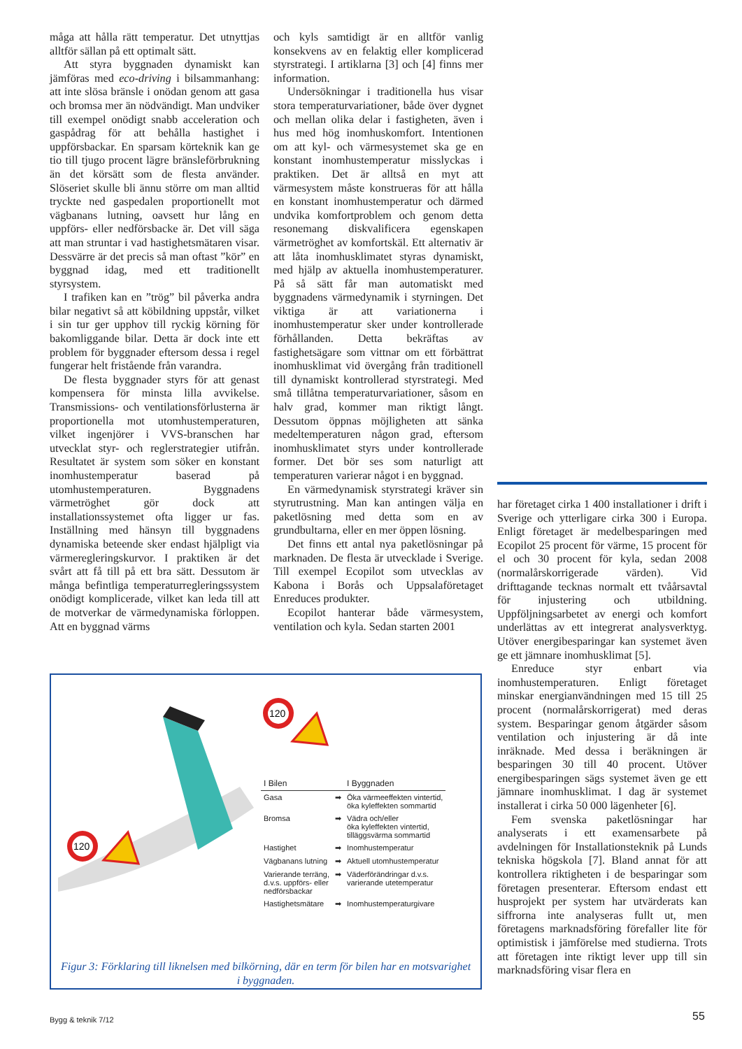måga att hålla rätt temperatur. Det utnyttjas alltför sällan på ett optimalt sätt.
Att styra byggnaden dynamiskt kan jämföras med eco-driving i bilsammanhang: att inte slösa bränsle i onödan genom att gasa och bromsa mer än nödvändigt. Man undviker till exempel onödigt snabb acceleration och gaspådrag för att behålla hastighet i uppförsbackar. En sparsam körteknik kan ge tio till tjugo procent lägre bränsleförbrukning än det körsätt som de flesta använder. Slöseriet skulle bli ännu större om man alltid tryckte ned gaspedalen proportionellt mot vägbanans lutning, oavsett hur lång en uppförs- eller nedförsbacke är. Det vill säga att man struntar i vad hastighetsmätaren visar. Dessvärre är det precis så man oftast ”kör” en byggnad idag, med ett traditionellt styrsystem.
I trafiken kan en ”trög” bil påverka andra bilar negativt så att köbildning uppstår, vilket i sin tur ger upphov till ryckig körning för bakomliggande bilar. Detta är dock inte ett problem för byggnader eftersom dessa i regel fungerar helt fristående från varandra.
De flesta byggnader styrs för att genast kompensera för minsta lilla avvikelse. Transmissions- och ventilationsförlusterna är proportionella mot utomhustemperaturen, vilket ingenjörer i VVS-branschen har utvecklat styr- och reglerstrategier utifrån. Resultatet är system som söker en konstant inomhustemperatur baserad på utomhustemperaturen. Byggnadens värmetröghet gör dock att installationssystemet ofta ligger ur fas. Inställning med hänsyn till byggnadens dynamiska beteende sker endast hjälpligt via värmeregleringskurvor. I praktiken är det svårt att få till på ett bra sätt. Dessutom är många befintliga temperaturregleringssystem onödigt komplicerade, vilket kan leda till att de motverkar de värmedynamiska förloppen. Att en byggnad värms
och kyls samtidigt är en alltför vanlig konsekvens av en felaktig eller komplicerad styrstrategi. I artiklarna [3] och [4] finns mer information.
Undersökningar i traditionella hus visar stora temperaturvariationer, både över dygnet och mellan olika delar i fastigheten, även i hus med hög inomhuskomfort. Intentionen om att kyl- och värmesystemet ska ge en konstant inomhustemperatur misslyckas i praktiken. Det är alltså en myt att värmesystem måste konstrueras för att hålla en konstant inomhustemperatur och därmed undvika komfortproblem och genom detta resonemang diskvalificera egenskapen värmetröghet av komfortskäl. Ett alternativ är att låta inomhusklimatet styras dynamiskt, med hjälp av aktuella inomhustemperaturer. På så sätt får man automatiskt med byggnadens värmedynamik i styrningen. Det viktiga är att variationerna i inomhustemperatur sker under kontrollerade förhållanden. Detta bekräftas av fastighetsägare som vittnar om ett förbättrat inomhusklimat vid övergång från traditionell till dynamiskt kontrollerad styrstrategi. Med små tillåtna temperaturvariationer, såsom en halv grad, kommer man riktigt långt. Dessutom öppnas möjligheten att sänka medeltemperaturen någon grad, eftersom inomhusklimatet styrs under kontrollerade former. Det bör ses som naturligt att temperaturen varierar något i en byggnad.
En värmedynamisk styrstrategi kräver sin styrutrustning. Man kan antingen välja en paketlösning med detta som en av grundbultarna, eller en mer öppen lösning.
Det finns ett antal nya paketlösningar på marknaden. De flesta är utvecklade i Sverige. Till exempel Ecopilot som utvecklas av Kabona i Borås och Uppsalaföretaget Enreduces produkter.
Ecopilot hanterar både värmesystem, ventilation och kyla. Sedan starten 2001
har företaget cirka 1 400 installationer i drift i Sverige och ytterligare cirka 300 i Europa. Enligt företaget är medelbesparingen med Ecopilot 25 procent för värme, 15 procent för el och 30 procent för kyla, sedan 2008 (normalårskorrigerade värden). Vid drifttagande tecknas normalt ett tvåårsavtal för injustering och utbildning. Uppföljningsarbetet av energi och komfort underlättas av ett integrerat analysverktyg. Utöver energibesparingar kan systemet även ge ett jämnare inomhusklimat [5].
Enreduce styr enbart via inomhustemperaturen. Enligt företaget minskar energianvändningen med 15 till 25 procent (normalårskorrigerat) med deras system. Besparingar genom åtgärder såsom ventilation och injustering är då inte inräknade. Med dessa i beräkningen är besparingen 30 till 40 procent. Utöver energibesparingen sägs systemet även ge ett jämnare inomhusklimat. I dag är systemet installerat i cirka 50 000 lägenheter [6].
Fem svenska paketlösningar har analyserats i ett examensarbete på avdelningen för Installationsteknik på Lunds tekniska högskola [7]. Bland annat för att kontrollera riktigheten i de besparingar som företagen presenterar. Eftersom endast ett husprojekt per system har utvärderats kan siffrorna inte analyseras fullt ut, men företagens marknadsföring förefaller lite för optimistisk i jämförelse med studierna. Trots att företagen inte riktigt lever upp till sin marknadsföring visar flera en
120
120
| I Bilen | | I Byggnaden |
| --- | --- | --- |
| Gasa | ➡ | Öka värmeeffekten vintertid, öka kyleffekten sommartid |
| Bromsa | ➡ | Vädra och/eller öka kyleffekten vintertid, tilläggsvärma sommartid |
| Hastighet | ➡ | Inomhustemperatur |
| Vägbanans lutning | ➡ | Aktuell utomhustemperatur |
| Varierande terräng, d.v.s. uppförs- eller nedförsbackar | ➡ | Väderförändringar d.v.s. varierande utetemperatur |
| Hastighetsmätare | ➡ | Inomhustemperaturgivare |
Figur 3: Förklaring till liknelsen med bilkörning, där en term för bilen har en motsvarighet i byggnaden.
Bygg & teknik 7/12 55